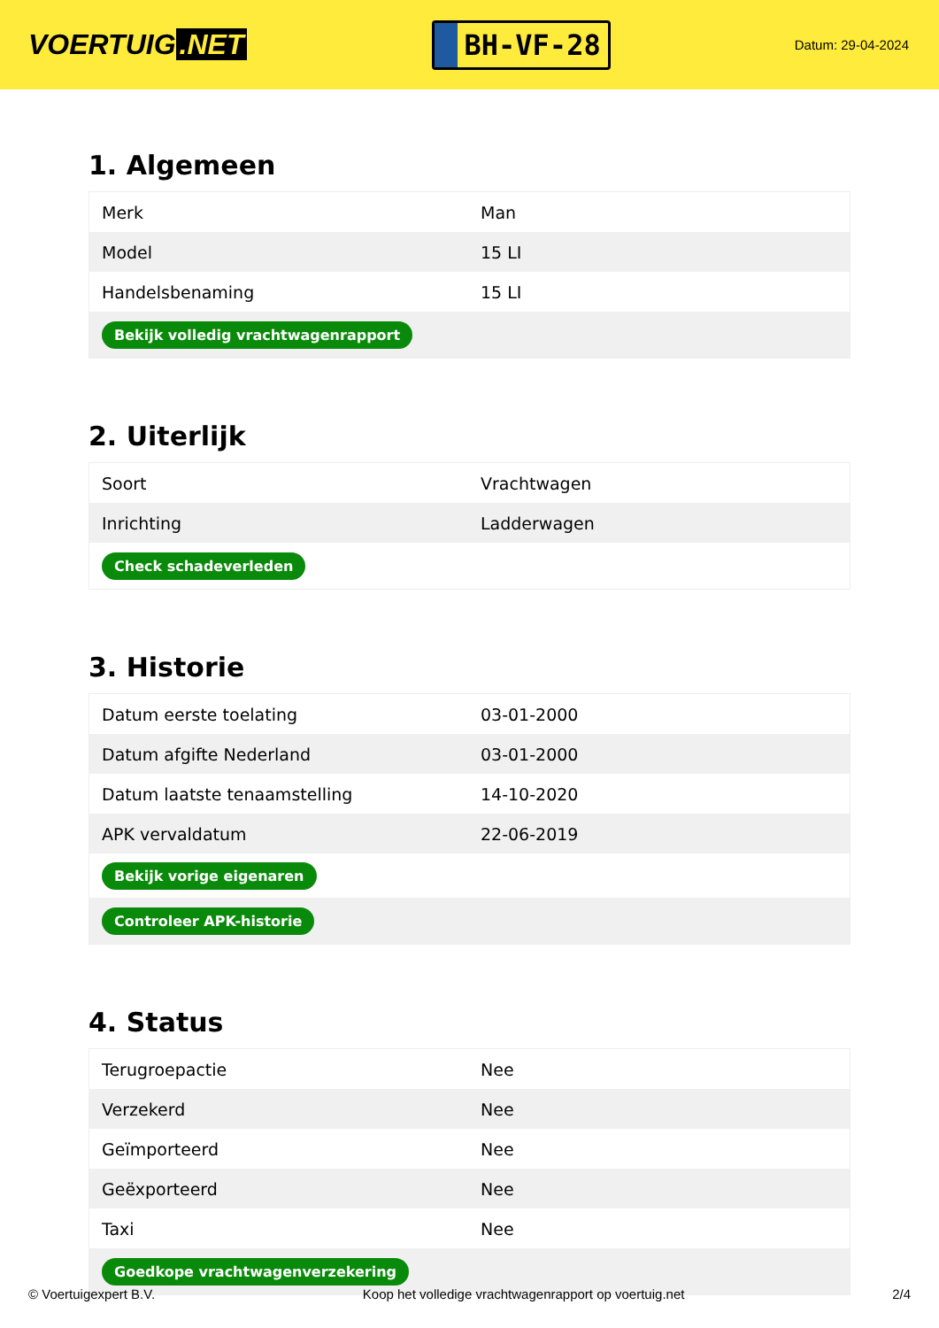VOERTUIG.NET
BH-VF-28
Datum: 29-04-2024
1. Algemeen
| Merk | Man |
| Model | 15 LI |
| Handelsbenaming | 15 LI |
| Bekijk volledig vrachtwagenrapport | |
2. Uiterlijk
| Soort | Vrachtwagen |
| Inrichting | Ladderwagen |
| Check schadeverleden | |
3. Historie
| Datum eerste toelating | 03-01-2000 |
| Datum afgifte Nederland | 03-01-2000 |
| Datum laatste tenaamstelling | 14-10-2020 |
| APK vervaldatum | 22-06-2019 |
| Bekijk vorige eigenaren | |
| Controleer APK-historie | |
4. Status
| Terugroepactie | Nee |
| Verzekerd | Nee |
| Geïmporteerd | Nee |
| Geëxporteerd | Nee |
| Taxi | Nee |
| Goedkope vrachtwagenverzekering | |
© Voertuigexpert B.V. Koop het volledige vrachtwagenrapport op voertuig.net 2/4